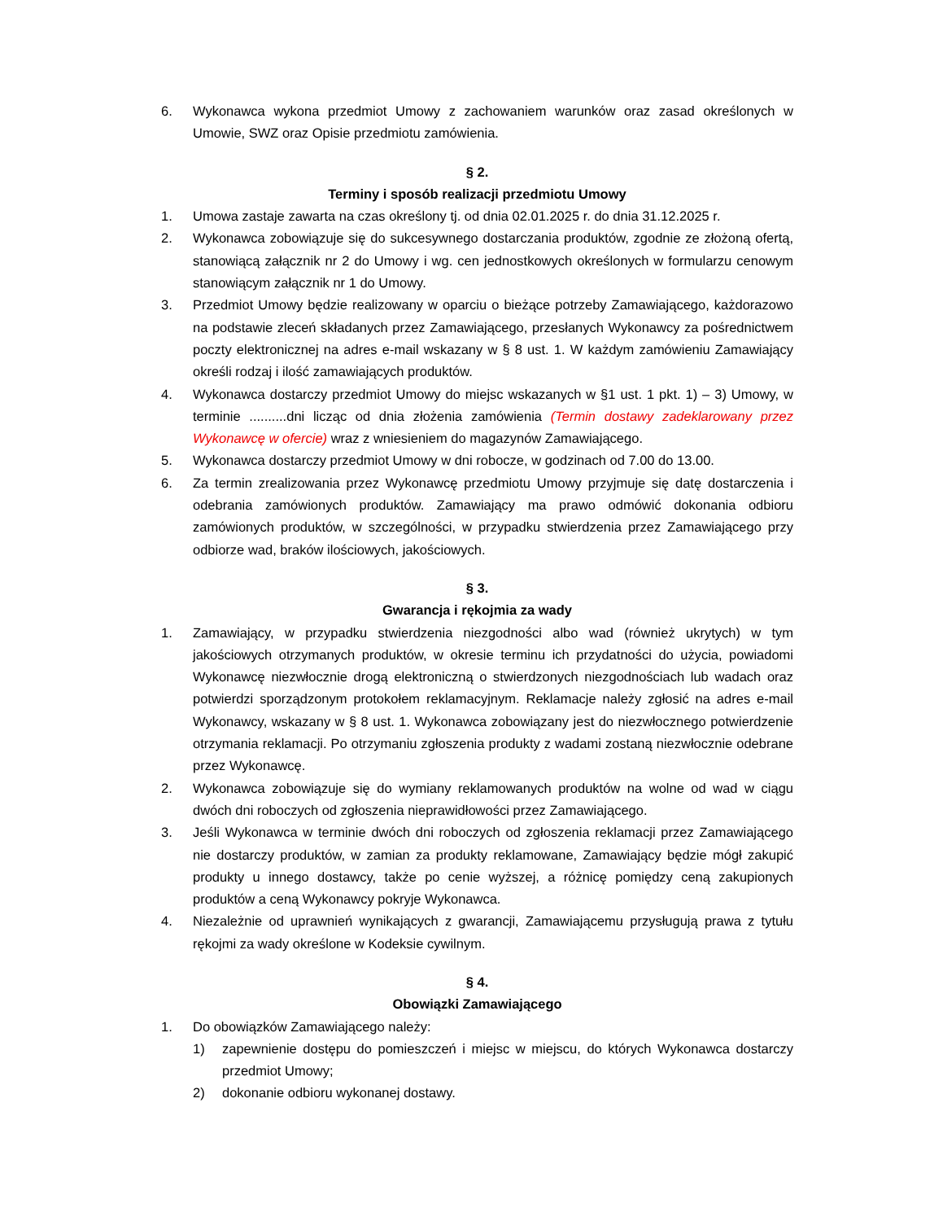6. Wykonawca wykona przedmiot Umowy z zachowaniem warunków oraz zasad określonych w Umowie, SWZ oraz Opisie przedmiotu zamówienia.
§ 2.
Terminy i sposób realizacji przedmiotu Umowy
1. Umowa zastaje zawarta na czas określony tj. od dnia 02.01.2025 r. do dnia 31.12.2025 r.
2. Wykonawca zobowiązuje się do sukcesywnego dostarczania produktów, zgodnie ze złożoną ofertą, stanowiącą załącznik nr 2 do Umowy i wg. cen jednostkowych określonych w formularzu cenowym stanowiącym załącznik nr 1 do Umowy.
3. Przedmiot Umowy będzie realizowany w oparciu o bieżące potrzeby Zamawiającego, każdorazowo na podstawie zleceń składanych przez Zamawiającego, przesłanych Wykonawcy za pośrednictwem poczty elektronicznej na adres e-mail wskazany w § 8 ust. 1. W każdym zamówieniu Zamawiający określi rodzaj i ilość zamawiających produktów.
4. Wykonawca dostarczy przedmiot Umowy do miejsc wskazanych w §1 ust. 1 pkt. 1) – 3) Umowy, w terminie ..........dni licząc od dnia złożenia zamówienia (Termin dostawy zadeklarowany przez Wykonawcę w ofercie) wraz z wniesieniem do magazynów Zamawiającego.
5. Wykonawca dostarczy przedmiot Umowy w dni robocze, w godzinach od 7.00 do 13.00.
6. Za termin zrealizowania przez Wykonawcę przedmiotu Umowy przyjmuje się datę dostarczenia i odebrania zamówionych produktów. Zamawiający ma prawo odmówić dokonania odbioru zamówionych produktów, w szczególności, w przypadku stwierdzenia przez Zamawiającego przy odbiorze wad, braków ilościowych, jakościowych.
§ 3.
Gwarancja i rękojmia za wady
1. Zamawiający, w przypadku stwierdzenia niezgodności albo wad (również ukrytych) w tym jakościowych otrzymanych produktów, w okresie terminu ich przydatności do użycia, powiadomi Wykonawcę niezwłocznie drogą elektroniczną o stwierdzonych niezgodnościach lub wadach oraz potwierdzi sporządzonym protokołem reklamacyjnym. Reklamacje należy zgłosić na adres e-mail Wykonawcy, wskazany w § 8 ust. 1. Wykonawca zobowiązany jest do niezwłocznego potwierdzenie otrzymania reklamacji. Po otrzymaniu zgłoszenia produkty z wadami zostaną niezwłocznie odebrane przez Wykonawcę.
2. Wykonawca zobowiązuje się do wymiany reklamowanych produktów na wolne od wad w ciągu dwóch dni roboczych od zgłoszenia nieprawidłowości przez Zamawiającego.
3. Jeśli Wykonawca w terminie dwóch dni roboczych od zgłoszenia reklamacji przez Zamawiającego nie dostarczy produktów, w zamian za produkty reklamowane, Zamawiający będzie mógł zakupić produkty u innego dostawcy, także po cenie wyższej, a różnicę pomiędzy ceną zakupionych produktów a ceną Wykonawcy pokryje Wykonawca.
4. Niezależnie od uprawnień wynikających z gwarancji, Zamawiającemu przysługują prawa z tytułu rękojmi za wady określone w Kodeksie cywilnym.
§ 4.
Obowiązki Zamawiającego
1. Do obowiązków Zamawiającego należy:
1) zapewnienie dostępu do pomieszczeń i miejsc w miejscu, do których Wykonawca dostarczy przedmiot Umowy;
2) dokonanie odbioru wykonanej dostawy.